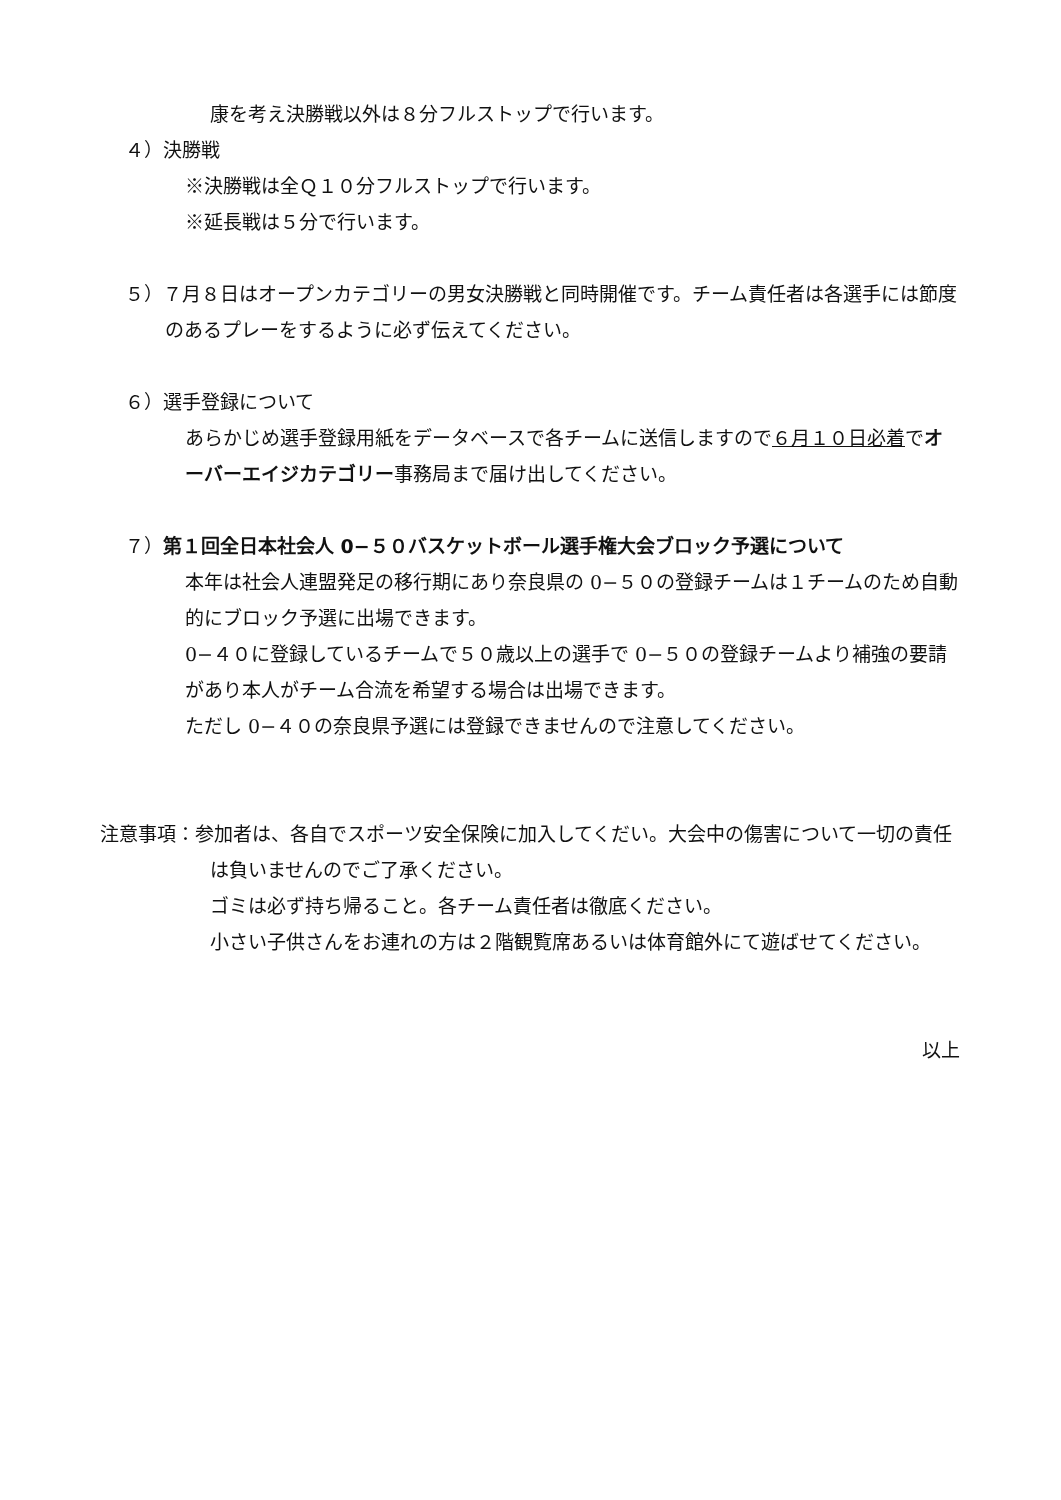康を考え決勝戦以外は８分フルストップで行います。
４）決勝戦
※決勝戦は全Ｑ１０分フルストップで行います。
※延長戦は５分で行います。
５）７月８日はオープンカテゴリーの男女決勝戦と同時開催です。チーム責任者は各選手には節度のあるプレーをするように必ず伝えてください。
６）選手登録について
あらかじめ選手登録用紙をデータベースで各チームに送信しますので６月１０日必着でオーバーエイジカテゴリー事務局まで届け出してください。
７）第１回全日本社会人 0−５０バスケットボール選手権大会ブロック予選について
本年は社会人連盟発足の移行期にあり奈良県の 0−５０の登録チームは１チームのため自動的にブロック予選に出場できます。
0−４０に登録しているチームで５０歳以上の選手で 0−５０の登録チームより補強の要請があり本人がチーム合流を希望する場合は出場できます。
ただし 0−４０の奈良県予選には登録できませんので注意してください。
注意事項：参加者は、各自でスポーツ安全保険に加入してくだい。大会中の傷害について一切の責任は負いませんのでご了承ください。
ゴミは必ず持ち帰ること。各チーム責任者は徹底ください。
小さい子供さんをお連れの方は２階観覧席あるいは体育館外にて遊ばせてください。
以上